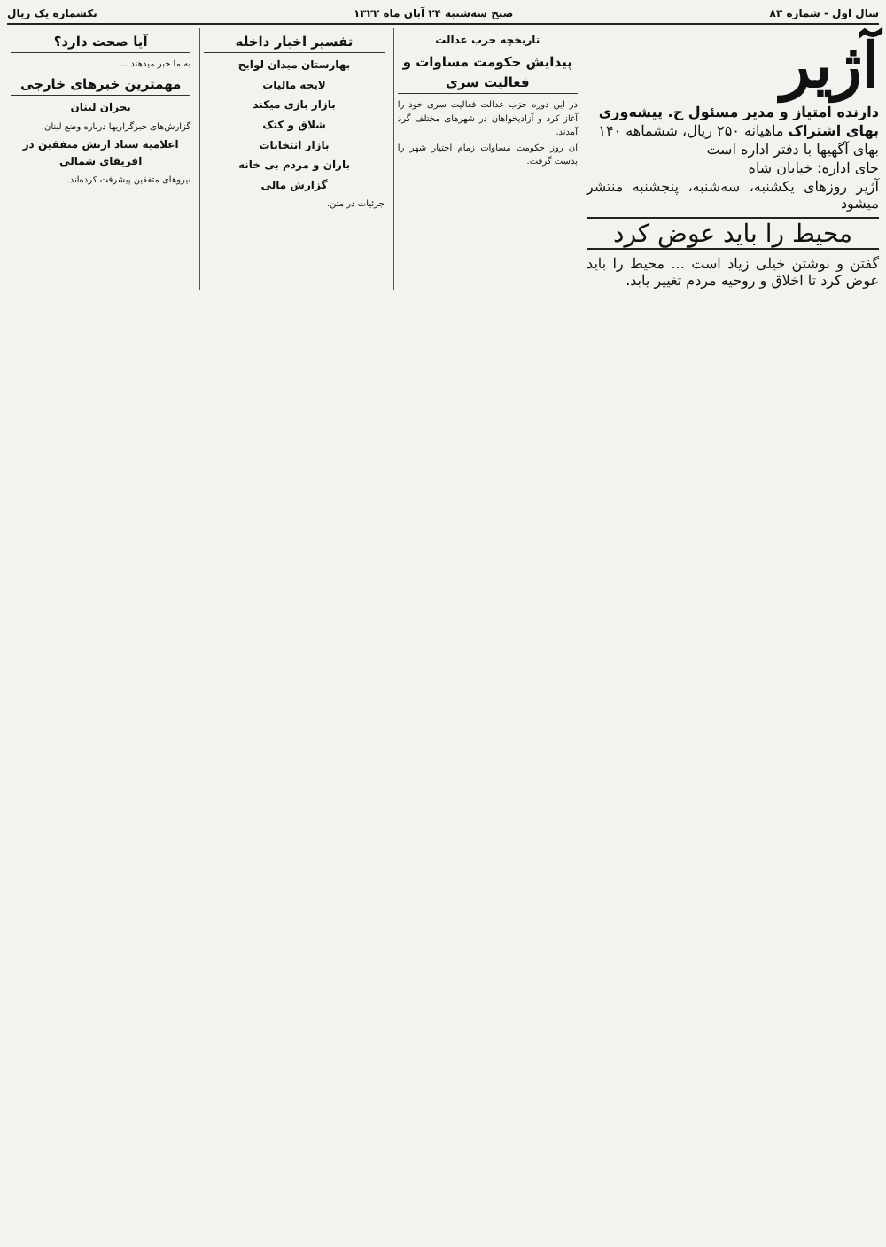سال اول - شماره ۸۳ صبح سه‌شنبه ۲۴ آبان ماه ۱۳۲۲ تکشماره یک ریال
آژیر
دارنده امتیاز و مدیر مسئول ج. پیشه‌وری
بهای اشتراک ماهیانه ۲۵۰ ریال، ششماهه ۱۴۰
بهای آگهیها با دفتر اداره است
جای اداره: خیابان شاه
آژیر روزهای یکشنبه، سه‌شنبه، پنجشنبه منتشر میشود
محیط را باید عوض کرد
گفتن و نوشتن خیلی زیاد است ... محیط را باید عوض کرد تا اخلاق و روحیه مردم تغییر یابد.
تاریخچه حزب عدالت
پیدایش حکومت مساوات و فعالیت سری
در این دوره حزب عدالت فعالیت سری خود را آغاز کرد و آزادیخواهان در شهرهای مختلف گرد آمدند.
آن روز حکومت مساوات زمام اختیار شهر را بدست گرفت.
تفسیر اخبار داخله
بهارستان میدان لوایح
لایحه مالیات
بازار بازی میکند
شلاق و کتک
بازار انتخابات
باران و مردم بی خانه
گزارش مالی
جزئیات در متن.
آیا صحت دارد؟
به ما خبر میدهند ...
مهمترین خبرهای خارجی
بحران لبنان
گزارش‌های خبرگزاریها درباره وضع لبنان.
اعلامیه ستاد ارتش متفقین در افریقای شمالی
نیروهای متفقین پیشرفت کرده‌اند.